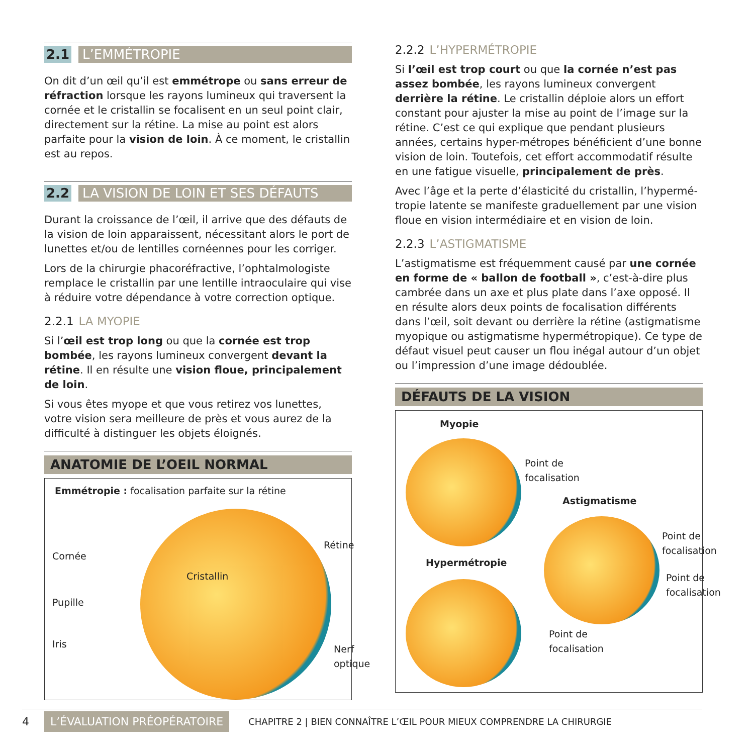2.1 L’EMMÉTROPIE
On dit d’un œil qu’il est emmétrope ou sans erreur de réfraction lorsque les rayons lumineux qui traversent la cornée et le cristallin se focalisent en un seul point clair, directement sur la rétine. La mise au point est alors parfaite pour la vision de loin. À ce moment, le cristallin est au repos.
2.2 LA VISION DE LOIN ET SES DÉFAUTS
Durant la croissance de l’œil, il arrive que des défauts de la vision de loin apparaissent, nécessitant alors le port de lunettes et/ou de lentilles cornéennes pour les corriger.
Lors de la chirurgie phacoréfractive, l’ophtalmologiste remplace le cristallin par une lentille intraoculaire qui vise à réduire votre dépendance à votre correction optique.
2.2.1 LA MYOPIE
Si l’œil est trop long ou que la cornée est trop bombée, les rayons lumineux convergent devant la rétine. Il en résulte une vision floue, principalement de loin.
Si vous êtes myope et que vous retirez vos lunettes, votre vision sera meilleure de près et vous aurez de la difficulté à distinguer les objets éloignés.
ANATOMIE DE L’OEIL NORMAL
Emmétropie : focalisation parfaite sur la rétine
Cornée
Pupille
Iris
Cristallin
Rétine
Nerf
optique
2.2.2 L’HYPERMÉTROPIE
Si l’œil est trop court ou que la cornée n’est pas assez bombée, les rayons lumineux convergent derrière la rétine. Le cristallin déploie alors un effort constant pour ajuster la mise au point de l’image sur la rétine. C’est ce qui explique que pendant plusieurs années, certains hyper-métropes bénéficient d’une bonne vision de loin. Toutefois, cet effort accommodatif résulte en une fatigue visuelle, principalement de près.
Avec l’âge et la perte d’élasticité du cristallin, l’hypermé-tropie latente se manifeste graduellement par une vision floue en vision intermédiaire et en vision de loin.
2.2.3 L’ASTIGMATISME
L’astigmatisme est fréquemment causé par une cornée en forme de « ballon de football », c’est-à-dire plus cambrée dans un axe et plus plate dans l’axe opposé. Il en résulte alors deux points de focalisation différents dans l’œil, soit devant ou derrière la rétine (astigmatisme myopique ou astigmatisme hypermétropique). Ce type de défaut visuel peut causer un flou inégal autour d’un objet ou l’impression d’une image dédoublée.
DÉFAUTS DE LA VISION
Myopie
Point de
focalisation
Astigmatisme
Hypermétropie
Point de
focalisation
Point de
focalisation
Point de
focalisation
4 L’ÉVALUATION PRÉOPÉRATOIRE CHAPITRE 2 | BIEN CONNAÎTRE L’ŒIL POUR MIEUX COMPRENDRE LA CHIRURGIE